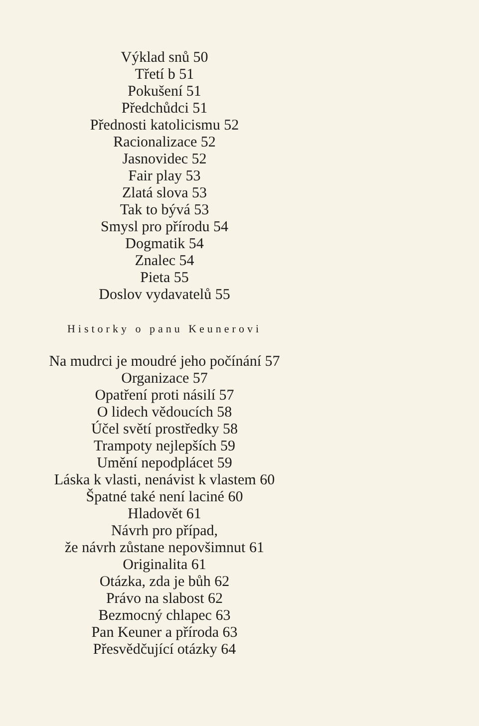Výklad snů 50
Třetí b 51
Pokušení 51
Předchůdci 51
Přednosti katolicismu 52
Racionalizace 52
Jasnovidec 52
Fair play 53
Zlatá slova 53
Tak to bývá 53
Smysl pro přírodu 54
Dogmatik 54
Znalec 54
Pieta 55
Doslov vydavatelů 55
Historky o panu Keunerovi
Na mudrci je moudré jeho počínání 57
Organizace 57
Opatření proti násilí 57
O lidech vědoucích 58
Účel světí prostředky 58
Trampoty nejlepších 59
Umění nepodplácet 59
Láska k vlasti, nenávist k vlastem 60
Špatné také není laciné 60
Hladovět 61
Návrh pro případ,
že návrh zůstane nepovšimnut 61
Originalita 61
Otázka, zda je bůh 62
Právo na slabost 62
Bezmocný chlapec 63
Pan Keuner a příroda 63
Přesvědčující otázky 64